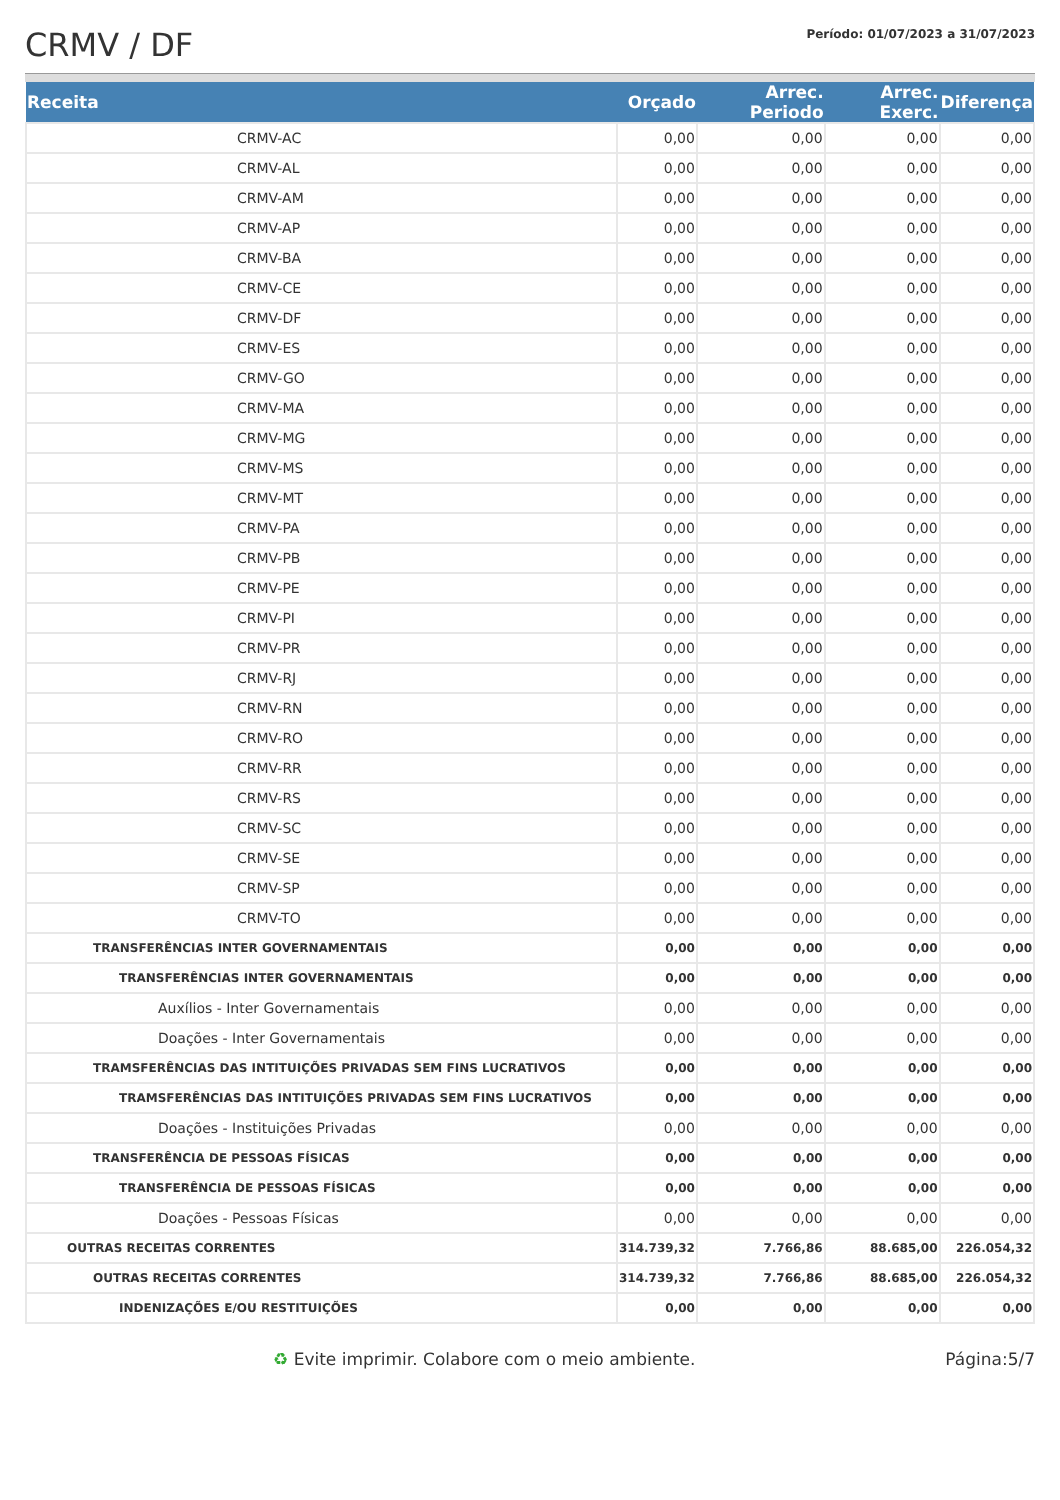CRMV / DF
Período: 01/07/2023 a 31/07/2023
| Receita | Orçado | Arrec. Periodo | Arrec. Exerc. | Diferença |
| --- | --- | --- | --- | --- |
| CRMV-AC | 0,00 | 0,00 | 0,00 | 0,00 |
| CRMV-AL | 0,00 | 0,00 | 0,00 | 0,00 |
| CRMV-AM | 0,00 | 0,00 | 0,00 | 0,00 |
| CRMV-AP | 0,00 | 0,00 | 0,00 | 0,00 |
| CRMV-BA | 0,00 | 0,00 | 0,00 | 0,00 |
| CRMV-CE | 0,00 | 0,00 | 0,00 | 0,00 |
| CRMV-DF | 0,00 | 0,00 | 0,00 | 0,00 |
| CRMV-ES | 0,00 | 0,00 | 0,00 | 0,00 |
| CRMV-GO | 0,00 | 0,00 | 0,00 | 0,00 |
| CRMV-MA | 0,00 | 0,00 | 0,00 | 0,00 |
| CRMV-MG | 0,00 | 0,00 | 0,00 | 0,00 |
| CRMV-MS | 0,00 | 0,00 | 0,00 | 0,00 |
| CRMV-MT | 0,00 | 0,00 | 0,00 | 0,00 |
| CRMV-PA | 0,00 | 0,00 | 0,00 | 0,00 |
| CRMV-PB | 0,00 | 0,00 | 0,00 | 0,00 |
| CRMV-PE | 0,00 | 0,00 | 0,00 | 0,00 |
| CRMV-PI | 0,00 | 0,00 | 0,00 | 0,00 |
| CRMV-PR | 0,00 | 0,00 | 0,00 | 0,00 |
| CRMV-RJ | 0,00 | 0,00 | 0,00 | 0,00 |
| CRMV-RN | 0,00 | 0,00 | 0,00 | 0,00 |
| CRMV-RO | 0,00 | 0,00 | 0,00 | 0,00 |
| CRMV-RR | 0,00 | 0,00 | 0,00 | 0,00 |
| CRMV-RS | 0,00 | 0,00 | 0,00 | 0,00 |
| CRMV-SC | 0,00 | 0,00 | 0,00 | 0,00 |
| CRMV-SE | 0,00 | 0,00 | 0,00 | 0,00 |
| CRMV-SP | 0,00 | 0,00 | 0,00 | 0,00 |
| CRMV-TO | 0,00 | 0,00 | 0,00 | 0,00 |
| TRANSFERÊNCIAS INTER GOVERNAMENTAIS | 0,00 | 0,00 | 0,00 | 0,00 |
| TRANSFERÊNCIAS INTER GOVERNAMENTAIS | 0,00 | 0,00 | 0,00 | 0,00 |
| Auxílios - Inter Governamentais | 0,00 | 0,00 | 0,00 | 0,00 |
| Doações - Inter Governamentais | 0,00 | 0,00 | 0,00 | 0,00 |
| TRAMSFERÊNCIAS DAS INTITUIÇÕES PRIVADAS SEM FINS LUCRATIVOS | 0,00 | 0,00 | 0,00 | 0,00 |
| TRAMSFERÊNCIAS DAS INTITUIÇÕES PRIVADAS SEM FINS LUCRATIVOS | 0,00 | 0,00 | 0,00 | 0,00 |
| Doações - Instituições Privadas | 0,00 | 0,00 | 0,00 | 0,00 |
| TRANSFERÊNCIA DE PESSOAS FÍSICAS | 0,00 | 0,00 | 0,00 | 0,00 |
| TRANSFERÊNCIA DE PESSOAS FÍSICAS | 0,00 | 0,00 | 0,00 | 0,00 |
| Doações - Pessoas Físicas | 0,00 | 0,00 | 0,00 | 0,00 |
| OUTRAS RECEITAS CORRENTES | 314.739,32 | 7.766,86 | 88.685,00 | 226.054,32 |
| OUTRAS RECEITAS CORRENTES | 314.739,32 | 7.766,86 | 88.685,00 | 226.054,32 |
| INDENIZAÇÕES E/OU RESTITUIÇÕES | 0,00 | 0,00 | 0,00 | 0,00 |
♻ Evite imprimir. Colabore com o meio ambiente. Página:5/7